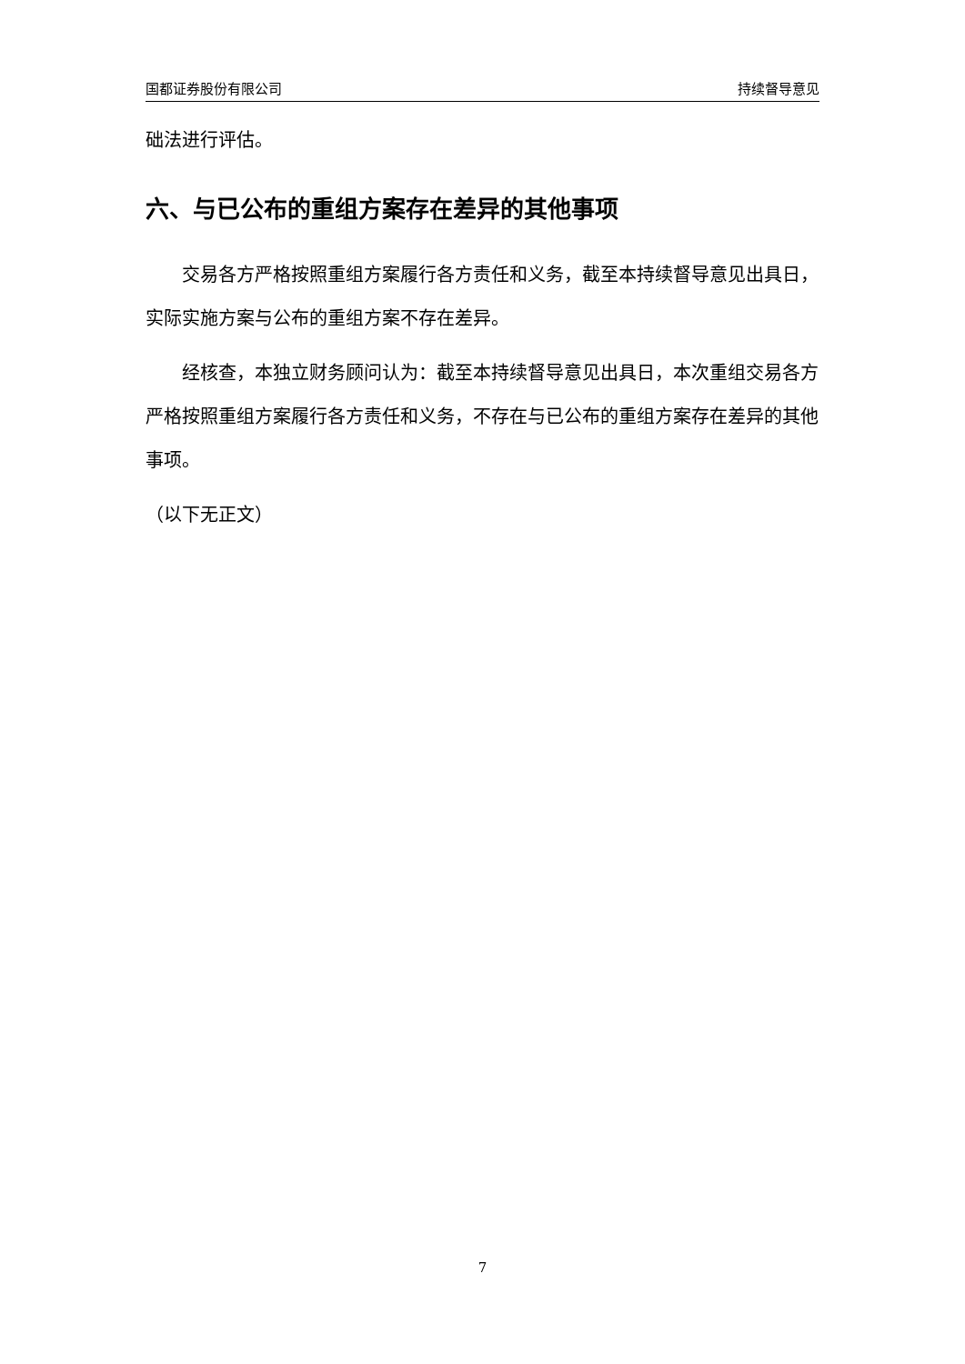国都证券股份有限公司 持续督导意见
础法进行评估。
六、与已公布的重组方案存在差异的其他事项
交易各方严格按照重组方案履行各方责任和义务，截至本持续督导意见出具日，实际实施方案与公布的重组方案不存在差异。
经核查，本独立财务顾问认为：截至本持续督导意见出具日，本次重组交易各方严格按照重组方案履行各方责任和义务，不存在与已公布的重组方案存在差异的其他事项。
（以下无正文）
7